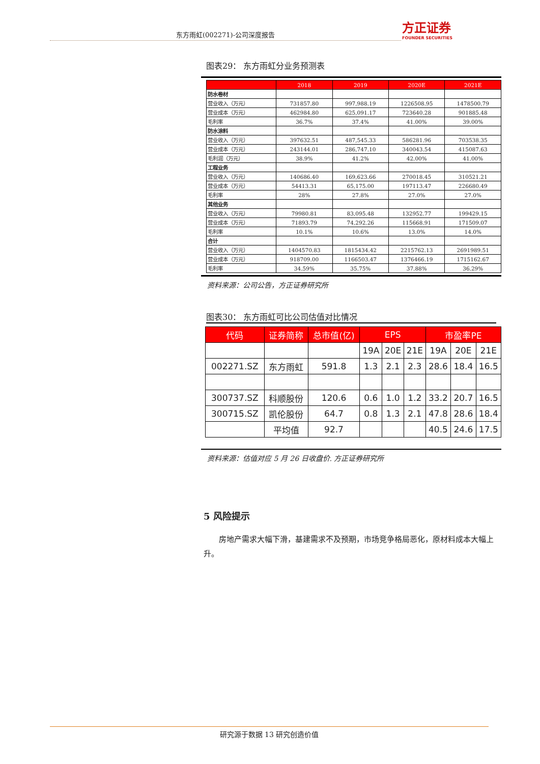东方雨虹(002271)-公司深度报告
方正证券
FOUNDER SECURITIES
图表29： 东方雨虹分业务预测表
| | 2018 | 2019 | 2020E | 2021E |
| --- | --- | --- | --- | --- |
| 防水卷材 | | | | |
| 营业收入（万元） | 731857.80 | 997,988.19 | 1226508.95 | 1478500.79 |
| 营业成本（万元） | 462984.80 | 625,091.17 | 723640.28 | 901885.48 |
| 毛利率 | 36.7% | 37.4% | 41.00% | 39.00% |
| 防水涂料 | | | | |
| 营业收入（万元） | 397632.51 | 487,545.33 | 586281.96 | 703538.35 |
| 营业成本（万元） | 243144.01 | 286,747.10 | 340043.54 | 415087.63 |
| 毛利润（万元） | 38.9% | 41.2% | 42.00% | 41.00% |
| 工程业务 | | | | |
| 营业收入（万元） | 140686.40 | 169,623.66 | 270018.45 | 310521.21 |
| 营业成本（万元） | 54413.31 | 65,175.00 | 197113.47 | 226680.49 |
| 毛利率 | 28% | 27.8% | 27.0% | 27.0% |
| 其他业务 | | | | |
| 营业收入（万元） | 79980.81 | 83,095.48 | 132952.77 | 199429.15 |
| 营业成本（万元） | 71893.79 | 74,292.26 | 115668.91 | 171509.07 |
| 毛利率 | 10.1% | 10.6% | 13.0% | 14.0% |
| 合计 | | | | |
| 营业收入（万元） | 1404570.83 | 1815434.42 | 2215762.13 | 2691989.51 |
| 营业成本（万元） | 918709.00 | 1166503.47 | 1376466.19 | 1715162.67 |
| 毛利率 | 34.59% | 35.75% | 37.88% | 36.29% |
资料来源：公司公告，方正证券研究所
图表30： 东方雨虹可比公司估值对比情况
| 代码 | 证券简称 | 总市值(亿) | EPS | | | 市盈率PE | | |
| --- | --- | --- | --- | --- | --- | --- | --- | --- |
| | | | 19A | 20E | 21E | 19A | 20E | 21E |
| 002271.SZ | 东方雨虹 | 591.8 | 1.3 | 2.1 | 2.3 | 28.6 | 18.4 | 16.5 |
| 300737.SZ | 科顺股份 | 120.6 | 0.6 | 1.0 | 1.2 | 33.2 | 20.7 | 16.5 |
| 300715.SZ | 凯伦股份 | 64.7 | 0.8 | 1.3 | 2.1 | 47.8 | 28.6 | 18.4 |
| | 平均值 | 92.7 | | | | 40.5 | 24.6 | 17.5 |
资料来源：估值对应 5 月 26 日收盘价. 方正证券研究所
5 风险提示
房地产需求大幅下滑，基建需求不及预期，市场竞争格局恶化，原材料成本大幅上升。
研究源于数据 13 研究创造价值